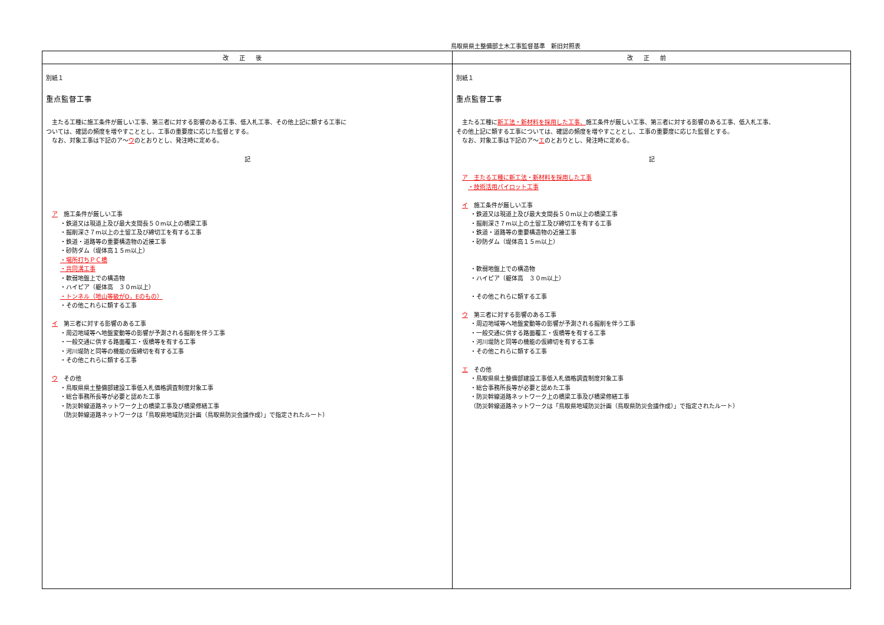鳥取県県土整備部土木工事監督基準　新旧対照表
| 改正後 | 改正前 |
| --- | --- |
| 別紙１ 重点監督工事 主たる工種に施工条件が厳しい工事、第三者に対する影響のある工事、低入札工事、その他上記に類する工事に ついては、確認の頻度を増やすこととし、工事の重要度に応じた監督とする。 なお、対象工事は下記のア～ ウ のとおりとし、発注時に定める。 記 ア 施工条件が厳しい工事 ・鉄道又は現道上及び最大支間長５０m以上の橋梁工事 ・掘削深さ７m以上の土留工及び締切工を有する工事 ・鉄道・道路等の重要構造物の近接工事 ・砂防ダム（堤体高１５m以上） ・場所打ちＰＣ橋 ・共同溝工事 ・軟弱地盤上での構造物 ・ハイピア（躯体高 ３０m以上） ・トンネル（地山等級がD，Eのもの） ・その他これらに類する工事 イ 第三者に対する影響のある工事 ・周辺地域等へ地盤変動等の影響が予測される掘削を伴う工事 ・一般交通に供する路面覆工・仮橋等を有する工事 ・河川堤防と同等の機能の仮締切を有する工事 ・その他これらに類する工事 ウ その他 ・鳥取県県土整備部建設工事低入札価格調査制度対象工事 ・総合事務所長等が必要と認めた工事 ・防災幹線道路ネットワーク上の橋梁工事及び橋梁修繕工事 （防災幹線道路ネットワークは「鳥取県地域防災計画（鳥取県防災会議作成）」で指定されたルート） | 別紙１ 重点監督工事 主たる工種に 新工法・新材料を採用した工事、 施工条件が厳しい工事、第三者に対する影響のある工事、低入札工事、 その他上記に類する工事については、確認の頻度を増やすこととし、工事の重要度に応じた監督とする。 なお、対象工事は下記のア～ エ のとおりとし、発注時に定める。 記 ア 主たる工種に新工法・新材料を採用した工事 ・技術活用パイロット工事 イ 施工条件が厳しい工事 ・鉄道又は現道上及び最大支間長５０m以上の橋梁工事 ・掘削深さ７m以上の土留工及び締切工を有する工事 ・鉄道・道路等の重要構造物の近接工事 ・砂防ダム（堤体高１５m以上） ・軟弱地盤上での構造物 ・ハイピア（躯体高 ３０m以上） ・その他これらに類する工事 ウ 第三者に対する影響のある工事 ・周辺地域等へ地盤変動等の影響が予測される掘削を伴う工事 ・一般交通に供する路面覆工・仮橋等を有する工事 ・河川堤防と同等の機能の仮締切を有する工事 ・その他これらに類する工事 エ その他 ・鳥取県県土整備部建設工事低入札価格調査制度対象工事 ・総合事務所長等が必要と認めた工事 ・防災幹線道路ネットワーク上の橋梁工事及び橋梁修繕工事 （防災幹線道路ネットワークは「鳥取県地域防災計画（鳥取県防災会議作成）」で指定されたルート） |